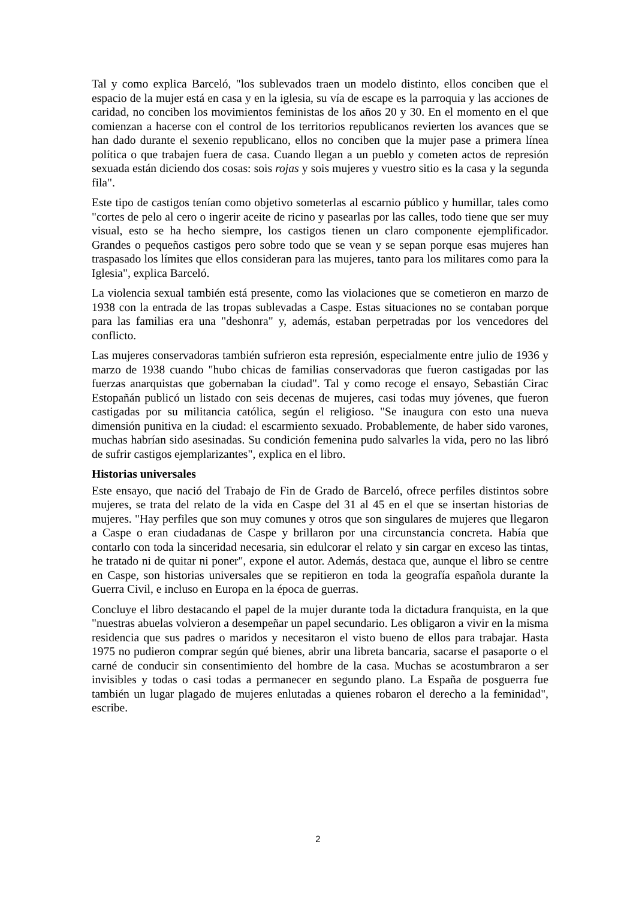Tal y como explica Barceló, "los sublevados traen un modelo distinto, ellos conciben que el espacio de la mujer está en casa y en la iglesia, su vía de escape es la parroquia y las acciones de caridad, no conciben los movimientos feministas de los años 20 y 30. En el momento en el que comienzan a hacerse con el control de los territorios republicanos revierten los avances que se han dado durante el sexenio republicano, ellos no conciben que la mujer pase a primera línea política o que trabajen fuera de casa. Cuando llegan a un pueblo y cometen actos de represión sexuada están diciendo dos cosas: sois rojas y sois mujeres y vuestro sitio es la casa y la segunda fila".
Este tipo de castigos tenían como objetivo someterlas al escarnio público y humillar, tales como "cortes de pelo al cero o ingerir aceite de ricino y pasearlas por las calles, todo tiene que ser muy visual, esto se ha hecho siempre, los castigos tienen un claro componente ejemplificador. Grandes o pequeños castigos pero sobre todo que se vean y se sepan porque esas mujeres han traspasado los límites que ellos consideran para las mujeres, tanto para los militares como para la Iglesia", explica Barceló.
La violencia sexual también está presente, como las violaciones que se cometieron en marzo de 1938 con la entrada de las tropas sublevadas a Caspe. Estas situaciones no se contaban porque para las familias era una "deshonra" y, además, estaban perpetradas por los vencedores del conflicto.
Las mujeres conservadoras también sufrieron esta represión, especialmente entre julio de 1936 y marzo de 1938 cuando "hubo chicas de familias conservadoras que fueron castigadas por las fuerzas anarquistas que gobernaban la ciudad". Tal y como recoge el ensayo, Sebastián Cirac Estopañán publicó un listado con seis decenas de mujeres, casi todas muy jóvenes, que fueron castigadas por su militancia católica, según el religioso. "Se inaugura con esto una nueva dimensión punitiva en la ciudad: el escarmiento sexuado. Probablemente, de haber sido varones, muchas habrían sido asesinadas. Su condición femenina pudo salvarles la vida, pero no las libró de sufrir castigos ejemplarizantes", explica en el libro.
Historias universales
Este ensayo, que nació del Trabajo de Fin de Grado de Barceló, ofrece perfiles distintos sobre mujeres, se trata del relato de la vida en Caspe del 31 al 45 en el que se insertan historias de mujeres. "Hay perfiles que son muy comunes y otros que son singulares de mujeres que llegaron a Caspe o eran ciudadanas de Caspe y brillaron por una circunstancia concreta. Había que contarlo con toda la sinceridad necesaria, sin edulcorar el relato y sin cargar en exceso las tintas, he tratado ni de quitar ni poner", expone el autor. Además, destaca que, aunque el libro se centre en Caspe, son historias universales que se repitieron en toda la geografía española durante la Guerra Civil, e incluso en Europa en la época de guerras.
Concluye el libro destacando el papel de la mujer durante toda la dictadura franquista, en la que "nuestras abuelas volvieron a desempeñar un papel secundario. Les obligaron a vivir en la misma residencia que sus padres o maridos y necesitaron el visto bueno de ellos para trabajar. Hasta 1975 no pudieron comprar según qué bienes, abrir una libreta bancaria, sacarse el pasaporte o el carné de conducir sin consentimiento del hombre de la casa. Muchas se acostumbraron a ser invisibles y todas o casi todas a permanecer en segundo plano. La España de posguerra fue también un lugar plagado de mujeres enlutadas a quienes robaron el derecho a la feminidad", escribe.
2